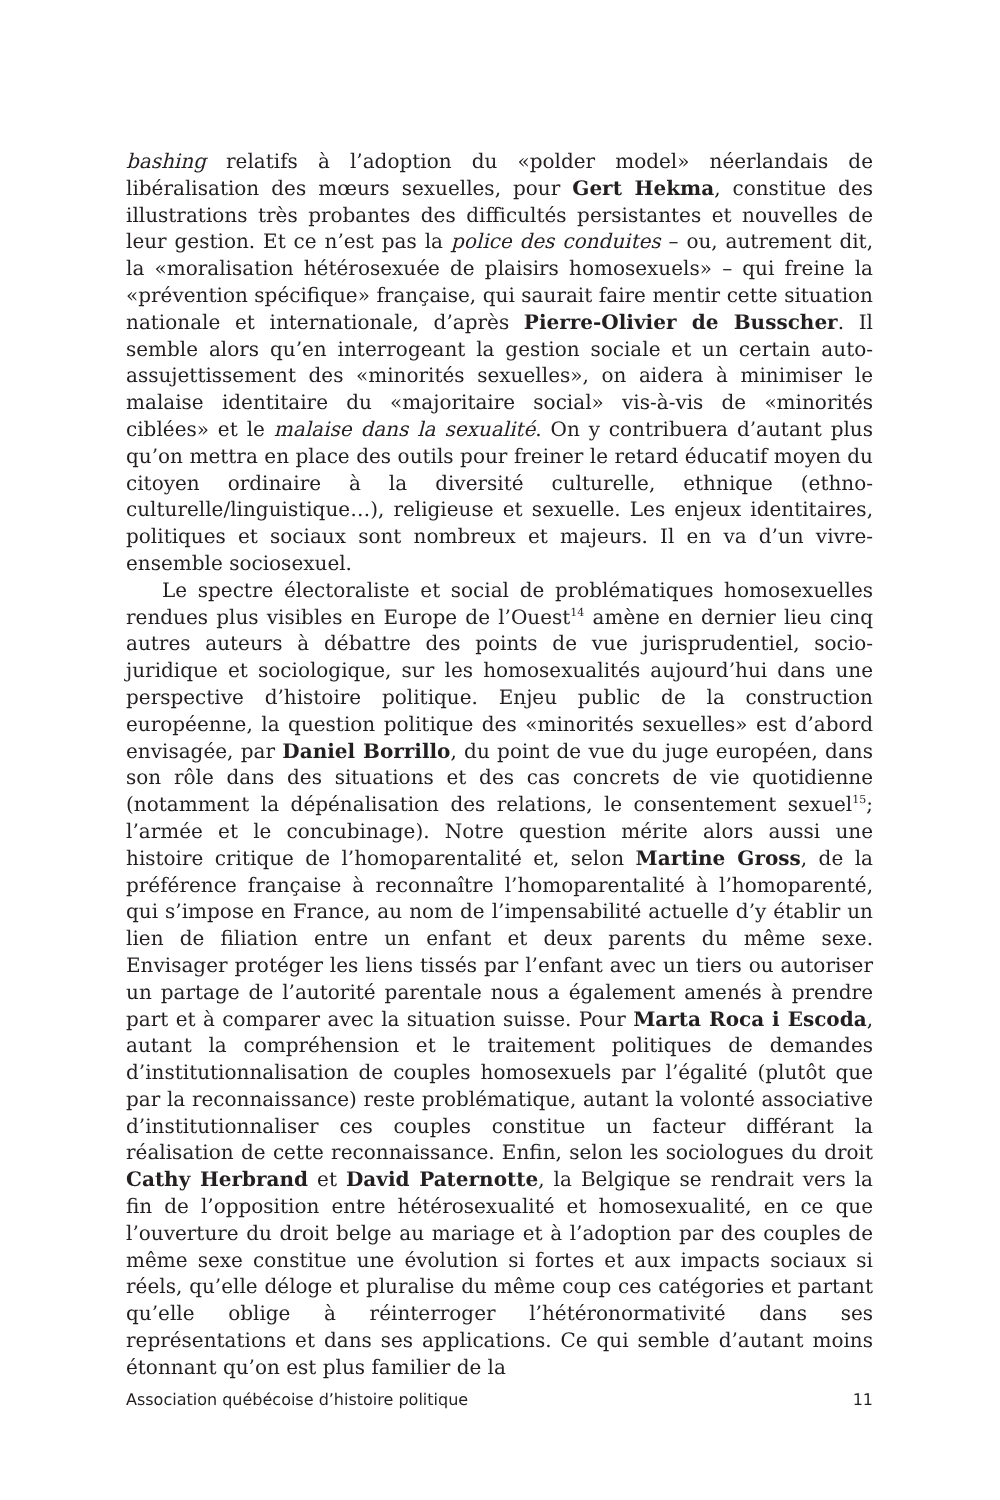bashing relatifs à l’adoption du «polder model» néerlandais de libéralisation des mœurs sexuelles, pour Gert Hekma, constitue des illustrations très probantes des difficultés persistantes et nouvelles de leur gestion. Et ce n’est pas la police des conduites – ou, autrement dit, la «moralisation hétérosexuée de plaisirs homosexuels» – qui freine la «prévention spécifique» française, qui saurait faire mentir cette situation nationale et internationale, d’après Pierre-Olivier de Busscher. Il semble alors qu’en interrogeant la gestion sociale et un certain auto-assujettissement des «minorités sexuelles», on aidera à minimiser le malaise identitaire du «majoritaire social» vis-à-vis de «minorités ciblées» et le malaise dans la sexualité. On y contribuera d’autant plus qu’on mettra en place des outils pour freiner le retard éducatif moyen du citoyen ordinaire à la diversité culturelle, ethnique (ethno-culturelle/linguistique…), religieuse et sexuelle. Les enjeux identitaires, politiques et sociaux sont nombreux et majeurs. Il en va d’un vivre-ensemble sociosexuel.
Le spectre électoraliste et social de problématiques homosexuelles rendues plus visibles en Europe de l’Ouest<sup>14</sup> amène en dernier lieu cinq autres auteurs à débattre des points de vue jurisprudentiel, socio-juridique et sociologique, sur les homosexualités aujourd’hui dans une perspective d’histoire politique. Enjeu public de la construction européenne, la question politique des «minorités sexuelles» est d’abord envisagée, par Daniel Borrillo, du point de vue du juge européen, dans son rôle dans des situations et des cas concrets de vie quotidienne (notamment la dépénalisation des relations, le consentement sexuel<sup>15</sup>; l’armée et le concubinage). Notre question mérite alors aussi une histoire critique de l’homoparentalité et, selon Martine Gross, de la préférence française à reconnaître l’homoparentalité à l’homoparenté, qui s’impose en France, au nom de l’impensabilité actuelle d’y établir un lien de filiation entre un enfant et deux parents du même sexe. Envisager protéger les liens tissés par l’enfant avec un tiers ou autoriser un partage de l’autorité parentale nous a également amenés à prendre part et à comparer avec la situation suisse. Pour Marta Roca i Escoda, autant la compréhension et le traitement politiques de demandes d’institutionnalisation de couples homosexuels par l’égalité (plutôt que par la reconnaissance) reste problématique, autant la volonté associative d’institutionnaliser ces couples constitue un facteur différant la réalisation de cette reconnaissance. Enfin, selon les sociologues du droit Cathy Herbrand et David Paternotte, la Belgique se rendrait vers la fin de l’opposition entre hétérosexualité et homosexualité, en ce que l’ouverture du droit belge au mariage et à l’adoption par des couples de même sexe constitue une évolution si fortes et aux impacts sociaux si réels, qu’elle déloge et pluralise du même coup ces catégories et partant qu’elle oblige à réinterroger l’hétéronormativité dans ses représentations et dans ses applications. Ce qui semble d’autant moins étonnant qu’on est plus familier de la
Association québécoise d’histoire politique 11